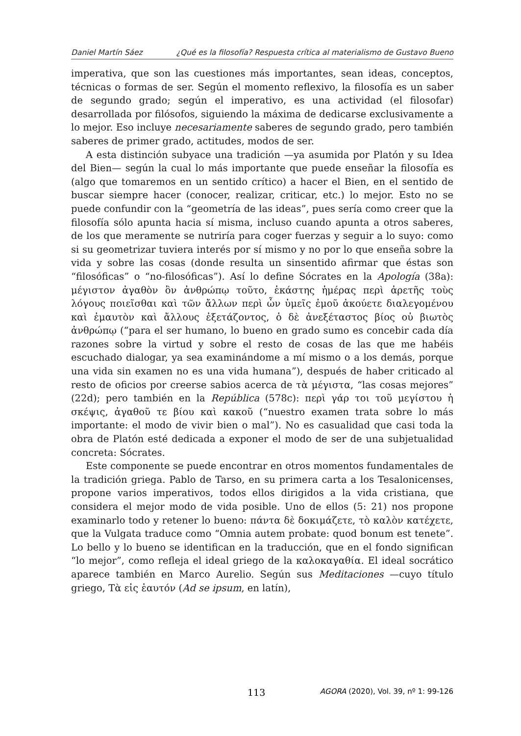Daniel Martín Sáez ¿Qué es la filosofía? Respuesta crítica al materialismo de Gustavo Bueno
imperativa, que son las cuestiones más importantes, sean ideas, conceptos, técnicas o formas de ser. Según el momento reflexivo, la filosofía es un saber de segundo grado; según el imperativo, es una actividad (el filosofar) desarrollada por filósofos, siguiendo la máxima de dedicarse exclusivamente a lo mejor. Eso incluye necesariamente saberes de segundo grado, pero también saberes de primer grado, actitudes, modos de ser.
A esta distinción subyace una tradición —ya asumida por Platón y su Idea del Bien— según la cual lo más importante que puede enseñar la filosofía es (algo que tomaremos en un sentido crítico) a hacer el Bien, en el sentido de buscar siempre hacer (conocer, realizar, criticar, etc.) lo mejor. Esto no se puede confundir con la “geometría de las ideas”, pues sería como creer que la filosofía sólo apunta hacia sí misma, incluso cuando apunta a otros saberes, de los que meramente se nutriría para coger fuerzas y seguir a lo suyo: como si su geometrizar tuviera interés por sí mismo y no por lo que enseña sobre la vida y sobre las cosas (donde resulta un sinsentido afirmar que éstas son “filosóficas” o “no-filosóficas”). Así lo define Sócrates en la Apología (38a): μέγιστον ἀγαθὸν ὂν ἀνθρώπῳ τοῦτο, ἑκάστης ἡμέρας περὶ ἀρετῆς τοὺς λόγους ποιεῖσθαι καὶ τῶν ἄλλων περὶ ὧν ὑμεῖς ἐμοῦ ἀκούετε διαλεγομένου καὶ ἐμαυτὸν καὶ ἄλλους ἐξετάζοντος, ὁ δὲ ἀνεξέταστος βίος οὐ βιωτὸς ἀνθρώπῳ (“para el ser humano, lo bueno en grado sumo es concebir cada día razones sobre la virtud y sobre el resto de cosas de las que me habéis escuchado dialogar, ya sea examinándome a mí mismo o a los demás, porque una vida sin examen no es una vida humana”), después de haber criticado al resto de oficios por creerse sabios acerca de τὰ μέγιστα, “las cosas mejores” (22d); pero también en la República (578c): περὶ γάρ τοι τοῦ μεγίστου ἡ σκέψις, ἀγαθοῦ τε βίου καὶ κακοῦ (“nuestro examen trata sobre lo más importante: el modo de vivir bien o mal”). No es casualidad que casi toda la obra de Platón esté dedicada a exponer el modo de ser de una subjetualidad concreta: Sócrates.
Este componente se puede encontrar en otros momentos fundamentales de la tradición griega. Pablo de Tarso, en su primera carta a los Tesalonicenses, propone varios imperativos, todos ellos dirigidos a la vida cristiana, que considera el mejor modo de vida posible. Uno de ellos (5: 21) nos propone examinarlo todo y retener lo bueno: πάντα δὲ δοκιμάζετε, τὸ καλὸν κατέχετε, que la Vulgata traduce como “Omnia autem probate: quod bonum est tenete”. Lo bello y lo bueno se identifican en la traducción, que en el fondo significan “lo mejor”, como refleja el ideal griego de la καλοκαγαθία. El ideal socrático aparece también en Marco Aurelio. Según sus Meditaciones —cuyo título griego, Τὰ εἰς ἑαυτόν (Ad se ipsum, en latín),
113 AGORA (2020), Vol. 39, nº 1: 99-126